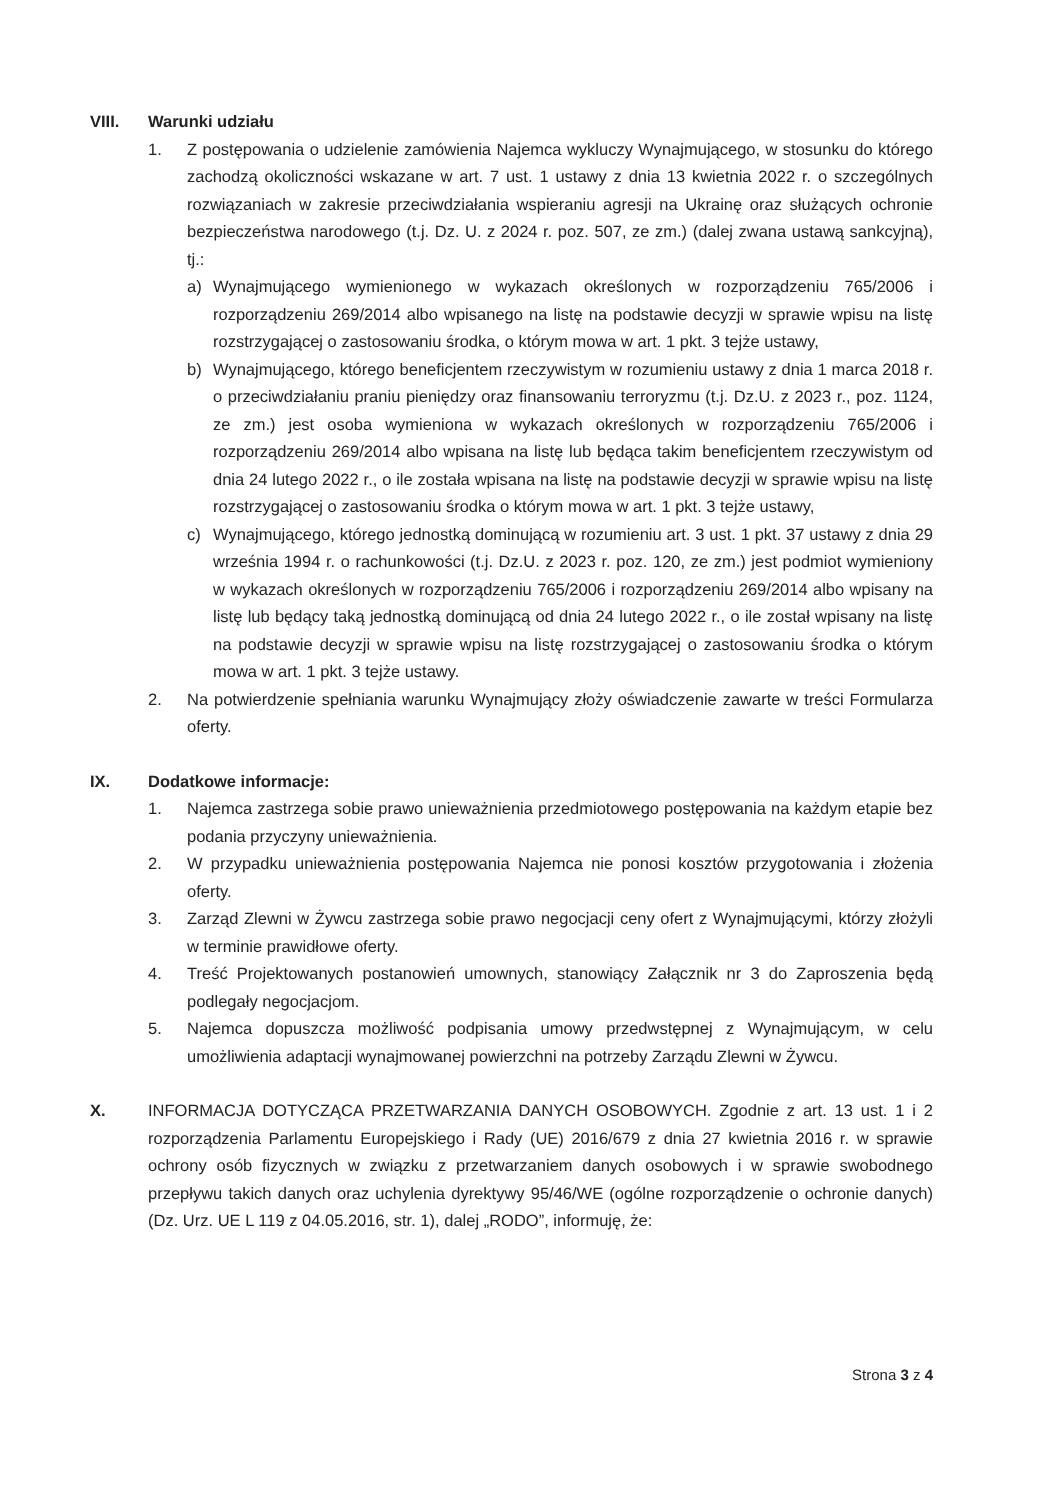VIII. Warunki udziału
1. Z postępowania o udzielenie zamówienia Najemca wykluczy Wynajmującego, w stosunku do którego zachodzą okoliczności wskazane w art. 7 ust. 1 ustawy z dnia 13 kwietnia 2022 r. o szczególnych rozwiązaniach w zakresie przeciwdziałania wspieraniu agresji na Ukrainę oraz służących ochronie bezpieczeństwa narodowego (t.j. Dz. U. z 2024 r. poz. 507, ze zm.) (dalej zwana ustawą sankcyjną), tj.:
a) Wynajmującego wymienionego w wykazach określonych w rozporządzeniu 765/2006 i rozporządzeniu 269/2014 albo wpisanego na listę na podstawie decyzji w sprawie wpisu na listę rozstrzygającej o zastosowaniu środka, o którym mowa w art. 1 pkt. 3 tejże ustawy,
b) Wynajmującego, którego beneficjentem rzeczywistym w rozumieniu ustawy z dnia 1 marca 2018 r. o przeciwdziałaniu praniu pieniędzy oraz finansowaniu terroryzmu (t.j. Dz.U. z 2023 r., poz. 1124, ze zm.) jest osoba wymieniona w wykazach określonych w rozporządzeniu 765/2006 i rozporządzeniu 269/2014 albo wpisana na listę lub będąca takim beneficjentem rzeczywistym od dnia 24 lutego 2022 r., o ile została wpisana na listę na podstawie decyzji w sprawie wpisu na listę rozstrzygającej o zastosowaniu środka o którym mowa w art. 1 pkt. 3 tejże ustawy,
c) Wynajmującego, którego jednostką dominującą w rozumieniu art. 3 ust. 1 pkt. 37 ustawy z dnia 29 września 1994 r. o rachunkowości (t.j. Dz.U. z 2023 r. poz. 120, ze zm.) jest podmiot wymieniony w wykazach określonych w rozporządzeniu 765/2006 i rozporządzeniu 269/2014 albo wpisany na listę lub będący taką jednostką dominującą od dnia 24 lutego 2022 r., o ile został wpisany na listę na podstawie decyzji w sprawie wpisu na listę rozstrzygającej o zastosowaniu środka o którym mowa w art. 1 pkt. 3 tejże ustawy.
2. Na potwierdzenie spełniania warunku Wynajmujący złoży oświadczenie zawarte w treści Formularza oferty.
IX. Dodatkowe informacje:
1. Najemca zastrzega sobie prawo unieważnienia przedmiotowego postępowania na każdym etapie bez podania przyczyny unieważnienia.
2. W przypadku unieważnienia postępowania Najemca nie ponosi kosztów przygotowania i złożenia oferty.
3. Zarząd Zlewni w Żywcu zastrzega sobie prawo negocjacji ceny ofert z Wynajmującymi, którzy złożyli w terminie prawidłowe oferty.
4. Treść Projektowanych postanowień umownych, stanowiący Załącznik nr 3 do Zaproszenia będą podlegały negocjacjom.
5. Najemca dopuszcza możliwość podpisania umowy przedwstępnej z Wynajmującym, w celu umożliwienia adaptacji wynajmowanej powierzchni na potrzeby Zarządu Zlewni w Żywcu.
X. INFORMACJA DOTYCZĄCA PRZETWARZANIA DANYCH OSOBOWYCH. Zgodnie z art. 13 ust. 1 i 2 rozporządzenia Parlamentu Europejskiego i Rady (UE) 2016/679 z dnia 27 kwietnia 2016 r. w sprawie ochrony osób fizycznych w związku z przetwarzaniem danych osobowych i w sprawie swobodnego przepływu takich danych oraz uchylenia dyrektywy 95/46/WE (ogólne rozporządzenie o ochronie danych) (Dz. Urz. UE L 119 z 04.05.2016, str. 1), dalej „RODO”, informuję, że:
Strona 3 z 4